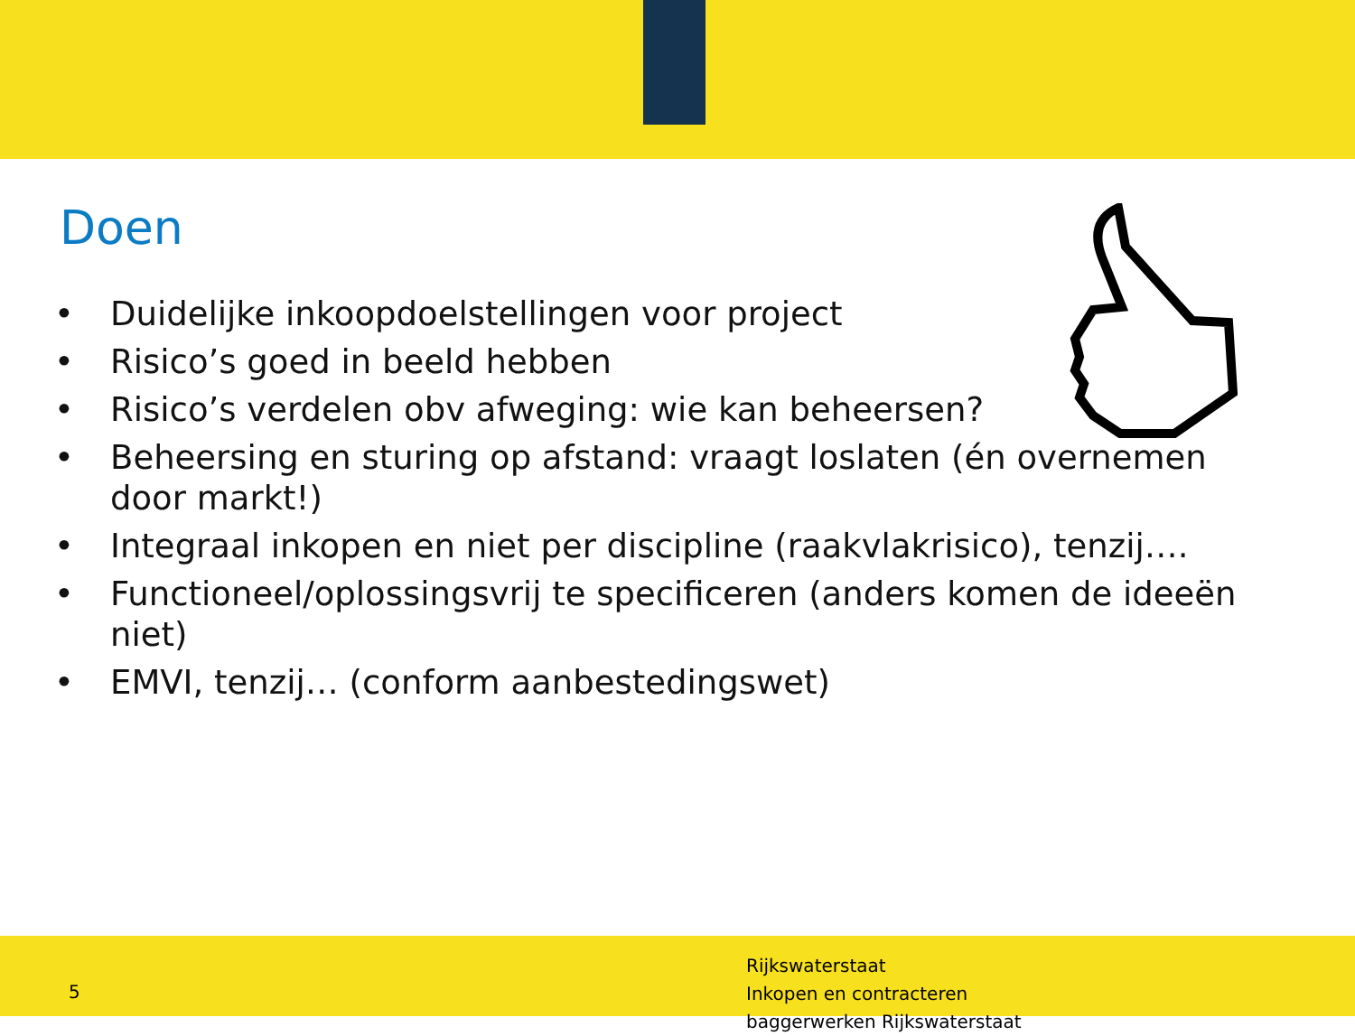Doen
• Duidelijke inkoopdoelstellingen voor project
• Risico’s goed in beeld hebben
• Risico’s verdelen obv afweging: wie kan beheersen?
• Beheersing en sturing op afstand: vraagt loslaten (én overnemen door markt!)
• Integraal inkopen en niet per discipline (raakvlakrisico), tenzij….
• Functioneel/oplossingsvrij te specificeren (anders komen de ideeën niet)
• EMVI, tenzij… (conform aanbestedingswet)
5
Rijkswaterstaat
Inkopen en contracteren
baggerwerken Rijkswaterstaat